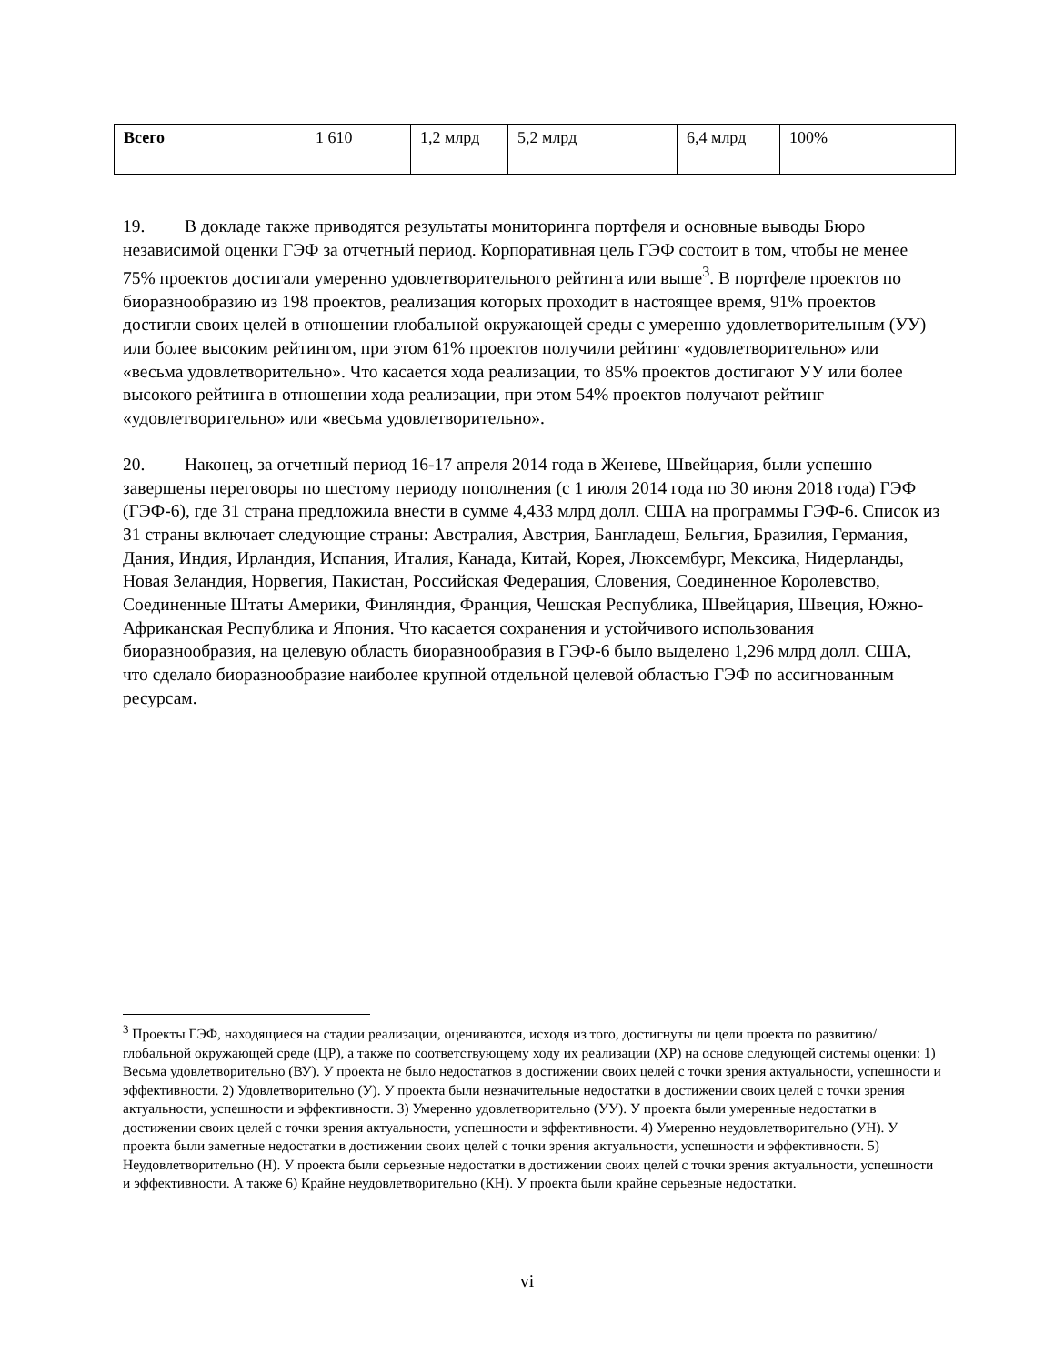| Всего | 1 610 | 1,2 млрд | 5,2 млрд | 6,4 млрд | 100% |
19. В докладе также приводятся результаты мониторинга портфеля и основные выводы Бюро независимой оценки ГЭФ за отчетный период. Корпоративная цель ГЭФ состоит в том, чтобы не менее 75% проектов достигали умеренно удовлетворительного рейтинга или выше<sup>3</sup>. В портфеле проектов по биоразнообразию из 198 проектов, реализация которых проходит в настоящее время, 91% проектов достигли своих целей в отношении глобальной окружающей среды с умеренно удовлетворительным (УУ) или более высоким рейтингом, при этом 61% проектов получили рейтинг «удовлетворительно» или «весьма удовлетворительно». Что касается хода реализации, то 85% проектов достигают УУ или более высокого рейтинга в отношении хода реализации, при этом 54% проектов получают рейтинг «удовлетворительно» или «весьма удовлетворительно».
20. Наконец, за отчетный период 16-17 апреля 2014 года в Женеве, Швейцария, были успешно завершены переговоры по шестому периоду пополнения (с 1 июля 2014 года по 30 июня 2018 года) ГЭФ (ГЭФ-6), где 31 страна предложила внести в сумме 4,433 млрд долл. США на программы ГЭФ-6. Список из 31 страны включает следующие страны: Австралия, Австрия, Бангладеш, Бельгия, Бразилия, Германия, Дания, Индия, Ирландия, Испания, Италия, Канада, Китай, Корея, Люксембург, Мексика, Нидерланды, Новая Зеландия, Норвегия, Пакистан, Российская Федерация, Словения, Соединенное Королевство, Соединенные Штаты Америки, Финляндия, Франция, Чешская Республика, Швейцария, Швеция, Южно-Африканская Республика и Япония. Что касается сохранения и устойчивого использования биоразнообразия, на целевую область биоразнообразия в ГЭФ-6 было выделено 1,296 млрд долл. США, что сделало биоразнообразие наиболее крупной отдельной целевой областью ГЭФ по ассигнованным ресурсам.
<sup>3</sup> Проекты ГЭФ, находящиеся на стадии реализации, оцениваются, исходя из того, достигнуты ли цели проекта по развитию/глобальной окружающей среде (ЦР), а также по соответствующему ходу их реализации (ХР) на основе следующей системы оценки: 1) Весьма удовлетворительно (ВУ). У проекта не было недостатков в достижении своих целей с точки зрения актуальности, успешности и эффективности. 2) Удовлетворительно (У). У проекта были незначительные недостатки в достижении своих целей с точки зрения актуальности, успешности и эффективности. 3) Умеренно удовлетворительно (УУ). У проекта были умеренные недостатки в достижении своих целей с точки зрения актуальности, успешности и эффективности. 4) Умеренно неудовлетворительно (УН). У проекта были заметные недостатки в достижении своих целей с точки зрения актуальности, успешности и эффективности. 5) Неудовлетворительно (Н). У проекта были серьезные недостатки в достижении своих целей с точки зрения актуальности, успешности и эффективности. А также 6) Крайне неудовлетворительно (КН). У проекта были крайне серьезные недостатки.
vi